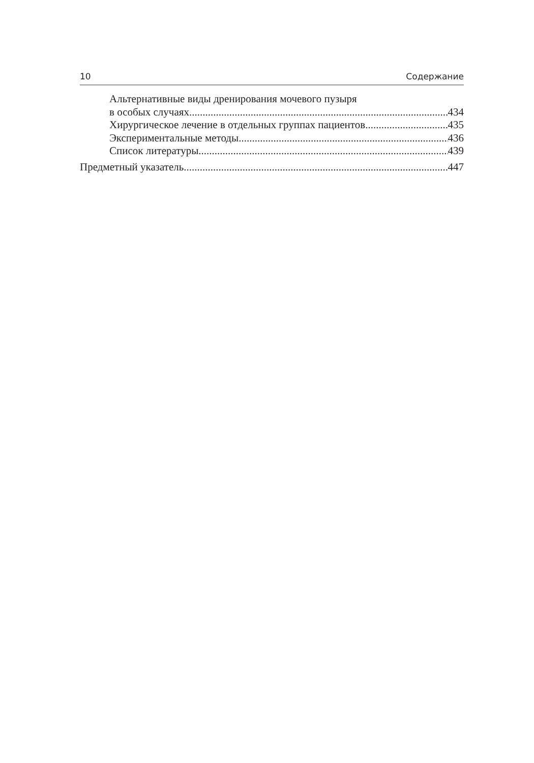10 Содержание
Альтернативные виды дренирования мочевого пузыря
в особых случаях 434
Хирургическое лечение в отдельных группах пациентов 435
Экспериментальные методы 436
Список литературы 439
Предметный указатель 447